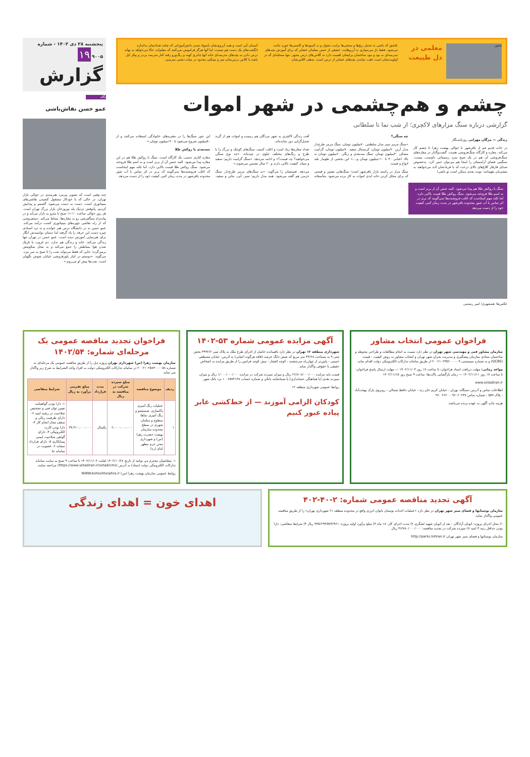محور
معلمی در دل طبیعت
عاشق که باشی نه تحمل رنج‌ها و سختی‌ها برایت دشوار و نه کمبودها و کاستی‌ها خوره جانت می‌شود. فقط دل می‌سپاری به آرزوهایت. عشقی از جنس معلمان عشایر که برای آموزش بچه‌های مدرسه‌ای نه بود و نبود ساختمان برایشان اهمیت دارد نه کلاس‌های درس مجهز. تنها مسئله‌ای که در اولویت‌شان است عقب نماندن بچه‌های عشایر از درس است. سقف کلاس‌شان
آسمان آبی است و همه آرزوی‌شان باسواد شدن دانش‌آموزانی که شاید تعدادشان به‌اندازه انگشت‌های یک دست هم نیست، اما آنها هرگز فراموش نمی‌کنند که معلم‌اند. حالا می‌خواهد به بهانه درس دادن به بچه‌های مدرسه‌ای خانه آنها چادری کهنه و رنگ‌ورو رفته کنار مدرسه بی‌در و پیکر ایل باشد یا کلاس درس‌شان میز و نیمکتی محدود در میانه دشتی سرسبز.
چشم و هم‌چشمی در شهر اموات
گزارشی درباره سنگ مزارهای لاکچری؛ از شب نما تا سلطانی
زندگی — مژگان مهرابی روزنامه‌نگار
در جاده قدیم قم از باقرشهر تا حوالی بهشت زهرا تا چشم کار می‌کند، مغازه و کارگاه سنگ‌فروشی هست. گشت‌وگذار در مغازه‌های سنگ‌فروشی آن هم در یک صبح سرد زمستانی دلچسب نیست. سنگینی فضای آرامستان را اینجا هم می‌توان حس کرد. به‌خصوص صدای قارقار کلاغ‌های بالای درخت که با فریادشان لابد می‌خواهند به مشتریان بفهمانند: نوبت بعدی ممکن است تو باشی!
چه سنگی؟
«سنگ مرمر سبز مدل سلطنتی ۷۰میلیون تومان، سنگ مرمر طرح‌دار مدل آرین ۹۰میلیون تومان، کریستال سفید ۷۰میلیون تومان، گرانیت مشکی ۴۰میلیون تومان، سنگ سه‌بعدی و رنگی ۲۰میلیون تومان به بالا، اعیانی ۳۰ تا ۱۱۰میلیون تومان و....» این بخشی از طومار بلند انواع و قیمت
سنگ مزار در راسته بازار باقرشهر است؛ سنگ‌هایی نفیس و قیمتی که برای مجلل کردن خانه ابدی اموات به کار برده می‌شود. متأسفانه آفت زندگی لاکچری به شهر مردگان هم رسیده و اموات هم از گزند تجمل‌گرایی دور نمانده‌اند.
تعداد مغازه‌ها زیاد است و اغلب کسبه، سنگ‌های کوچک و بزرگ را با طرح و رنگ‌های مختلف جلوی در چیده‌اند. «چه نوع سنگی می‌خواهید؟ چه قیمت؟» و ادامه می‌دهد: «سنگ گرانیت داریم؛ سفید و سیاه. کیفیت بالایی دارند و ۲۰ سال تضمین می‌شوند.»
می‌دهد. قیمتشان را می‌گوید: «به سنگ‌های مرمر طرح‌دار، سنگ حرمی هم گفته می‌شود. همه مدل داریم؛ سبز، آبی، نباتی و سفید. این جور سنگ‌ها را در مقبره‌های خانوادگی استفاده می‌کنند و از ۵۰میلیون شروع می‌شود تا ۱۲۰میلیون تومان.»
سه‌بعدی یا روکش طلا
مغازه کناری دستی، یک کارگاه است. سنگ با روکش طلا هم در این مغازه پیدا می‌شود. البته جنس آن از برنز است و به اسم طلا فروخته می‌شود. سنگ روکش طلا قیمت بالایی دارد، اما نکته مهم اینجاست که اغلب فروشنده‌ها نمی‌گویند که برنز در اثر تماس با آب شور محدوده باقرشهر در مدت زمان کمی کیفیت خود را از دست می‌دهد.
سنگ با روکش طلا هم پیدا می‌شود. البته جنس آن از برنز است و به اسم طلا فروخته می‌شود. سنگ روکش طلا قیمت بالایی دارد، اما نکته مهم اینجاست که اغلب فروشنده‌ها نمی‌گویند که برنز در اثر تماس با آب شور محدوده باقرشهر در مدت زمان کمی کیفیت خود را از دست می‌دهد
عکس‌ها: همشهری/ امیر رستمی
پنجشنبه ۲۸ دی ۱۴۰۲ - شماره ۹۰۰۵ ۱۹
گزارش
نگاه
عمو حسن نقاش‌باشی
چند وقتی است که تصویر پیرمرد هنرمندی در حوالی بازار تهران، در حالی که با خودکار مشغول کشیدن نقاشی‌های مینیاتوری است، دست به دست می‌شود، گشتیم و پیدایش کردیم. پاتوقش نزدیک پله نوروزخان بازار بزرگ تهران است. هر روز حوالی ساعت ۱۰-۱۱ صبح با مترو به بازار می‌آید و در پیاده‌راه سنگفرشی رو به مغازه‌ها، بساط می‌کند. دستفروشی که از راه نقاشی چهره‌های مینیاتوری کسب درآمد می‌کند. عمو حسن نه در دانشگاه درس هنر خوانده و نه نزد استادی چیره دست این حرفه را یاد گرفته اما دستان توانمندش انگار برای هنرنمایی آموزش دیده است. عمو حسن در تهران تنها زندگی می‌کند. خانه و زندگی هم ندارد. دم غروب با تاریک شدن هوا بساطش را جمع می‌کند و به محل سکونتش برمی‌گردد؛ جایی که فقط می‌تواند شب را تا صبح به سر ببرد. می‌گوید: «دوستم در انبار بلورفروشی خیابان شوش نگهبان است. شب‌ها پیش او می‌روم.»
فراخوان عمومی انتخاب مشاور
سازمان مشاور فنی و مهندسی شهر تهران در نظر دارد نسبت به انجام مطالعات و طراحی محوطه و ساختمان ستادی سازمان پیشگیری و مدیریت بحران شهر تهران و انتخاب مشاور به روش کیفیت - قیمت (QCBS) و به شماره سیستمی ۲۰۰۲۱۰۲۳۵۶۰۰۰۰۰۹ از طریق سامانه تدارکات الکترونیکی دولت اقدام نماید.
مواعد زمانی: مهلت دریافت اسناد فراخوان: تا ساعت ۱۷ روز ۱۴۰۲/۱۱/۰۳ — مهلت ارسال پاسخ فراخوان: تا ساعت ۱۷ روز ۱۴۰۲/۱۱/۱۱ — زمان بازگشایی پاکت‌ها: ساعت ۹ صبح روز ۱۴۰۲/۱۱/۱۵
www.setadiran.ir
اطلاعات تماس و آدرس دستگاه: تهران - خیابان کریم خان زند - خیابان حافظ شمالی - روبروی پارک بهجت‌آباد - پلاک ۵۵۹ - شماره تماس ۹۶۰۲۰۲۴۷ - ۲۶۲۰ ۹۶۰
هزینه چاپ آگهی به عهده برنده می‌باشد.
آگهی مزایده عمومی شماره ۵۳-۱۴۰۲
شهرداری منطقه ۱۲ تهران در نظر دارد باقیمانده حاصل از اجرای طرح ملک به پلاک ثبتی ۴۹۹۲/۲ بخش ثبتی ۹ به مساحت ۴۴/۶۸ متر مربع که شش دانگ عرصه (فاقد هرگونه اعیانی) به آدرس: خیابان مصطفی خمینی - پایین‌تر از چهارراه سرچشمه - کوچه افشار - نبش کوچه فرامین را از طریق مزایده به اشخاص حقیقی یا حقوقی واگذار نماید.
قیمت پایه مزایده ۲۶/۸۰۸/۰۰۰/۰۰۰ ریال و میزان سپرده شرکت در مزایده ۱/۰۰۰/۰۰۰/۰۰۰ ریال و میزان سپرده نقدی (با هماهنگی حسابداری) یا ضمانتنامه بانکی و شماره حساب ۱۰۰۶۵۷۴۱۴۸ نزد بانک شهر.
روابط عمومی شهرداری منطقه ۱۲
کودکان الزامی آموزند — از خط‌کشی عابر پیاده عبور کنیم
فراخوان تجدید مناقصه عمومی یک مرحله‌ای شماره: ۱۴۰۲/۵۴
سازمان بهشت زهرا (س) شهرداری تهران پروژه ذیل را از طریق مناقصه عمومی یک مرحله‌ای به شماره ۲۰۰۲۱۰۲۵۸۴۰۰۰۰۵۸ در سامانه تدارکات الکترونیکی دولت به افراد واجد الشرایط به شرح زیر واگذار می نماید.
| ردیف | موضوع مناقصه | مبلغ سپرده شرکت در مناقصه به ریال | مدت قرارداد | مبلغ تقریبی برآورد به ریال | شرایط متقاضی |
| --- | --- | --- | --- | --- | --- |
| ۱ | عملیات رنگ آمیزی پاکسازی، شستشو و رنگ آمیزی نماها، سطوح و مبلمان شهری در سطح محدوده سازمان بهشت حضرت زهرا (س) و شهرداری محن حرم مطهر امام (ره) | ۲،۰۰۰،۰۰۰،۰۰۰ | یکسال | ۳۷،۴۱۰،۰۰۰،۰۰۰ | ۱- دارا بودن گواهینامه تعیین توان فنی و تشخیص صلاحیت در رشته ابنیه ۲- دارای ظرفیت ریالی و سقف مجاز انجام کار ۳- دارا بودن کارت الکترونیکی ۴- دارای گواهی صلاحیت ایمنی پیمانکاری ۵- دارای قرارداد مشابه ۶- عضویت در سامانه ثنا |
۱- متقاضیان محترم می توانند از تاریخ ۱۴۰۲/۱۰/۲۸ لغایت ۱۴۰۲/۱۱/۰۴ تا ساعت ۹ صبح به سایت سامانه تدارکات الکترونیکی دولت (ستاد) به آدرس (https://www.setadiran.ir/setad/cms) مراجعه نمایند.
روابط عمومی سازمان بهشت زهرا (س) WWW.beheshtezahra.ir
آگهی تجدید مناقصه عمومی شماره: ۲-۴۰-۴۰۲
سازمان بوستانها و فضای سبز شهر تهران در نظر دارد «عملیات احداث بوستان بانوان انرژی واقع در محدوده منطقه ۲۱ شهرداری تهران» را از طریق مناقصه عمومی واگذار نماید.
۱) محل اجرای پروژه: اتوبان آزادگان - بعد از اتوبان شهید لشگری ۲) مدت اجرای کار: ۱۸ ماه ۳) مبلغ برآورد اولیه پروژه: ۹۳۵/۶۹۳/۵۷۳/۹۶۱ ریال ۴) شرایط متقاضی: دارا بودن حداقل رتبه ۳ ابنیه ۷) سپرده شرکت در تجدید مناقصه: ۴۶/۷۸۰/۰۰۰/۰۰۰ ریال
سازمان بوستانها و فضای سبز شهر تهران http://parks.tehran.ir
اهدای خون = اهدای زندگی